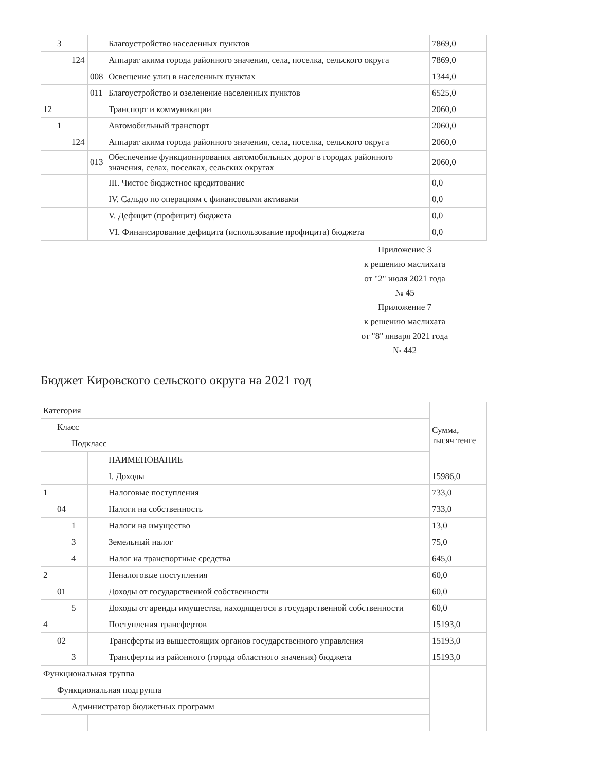| | 3 | | | Благоустройство населенных пунктов | 7869,0 |
| | | 124 | | Аппарат акима города районного значения, села, поселка, сельского округа | 7869,0 |
| | | | 008 | Освещение улиц в населенных пунктах | 1344,0 |
| | | | 011 | Благоустройство и озеленение населенных пунктов | 6525,0 |
| 12 | | | | Транспорт и коммуникации | 2060,0 |
| | 1 | | | Автомобильный транспорт | 2060,0 |
| | | 124 | | Аппарат акима города районного значения, села, поселка, сельского округа | 2060,0 |
| | | | 013 | Обеспечение функционирования автомобильных дорог в городах районного значения, селах, поселках, сельских округах | 2060,0 |
| | | | | III. Чистое бюджетное кредитование | 0,0 |
| | | | | IV. Сальдо по операциям с финансовыми активами | 0,0 |
| | | | | V. Дефицит (профицит) бюджета | 0,0 |
| | | | | VI. Финансирование дефицита (использование профицита) бюджета | 0,0 |
Приложение 3
к решению маслихата
от "2" июля 2021 года
№ 45
Приложение 7
к решению маслихата
от "8" января 2021 года
№ 442
Бюджет Кировского сельского округа на 2021 год
| Категория | | | | | Сумма, тысяч тенге |
| | Класс | | | | |
| | | Подкласс | | | |
| | | | | НАИМЕНОВАНИЕ | |
| | | | | I. Доходы | 15986,0 |
| 1 | | | | Налоговые поступления | 733,0 |
| | 04 | | | Налоги на собственность | 733,0 |
| | | 1 | | Налоги на имущество | 13,0 |
| | | 3 | | Земельный налог | 75,0 |
| | | 4 | | Налог на транспортные средства | 645,0 |
| 2 | | | | Неналоговые поступления | 60,0 |
| | 01 | | | Доходы от государственной собственности | 60,0 |
| | | 5 | | Доходы от аренды имущества, находящегося в государственной собственности | 60,0 |
| 4 | | | | Поступления трансфертов | 15193,0 |
| | 02 | | | Трансферты из вышестоящих органов государственного управления | 15193,0 |
| | | 3 | | Трансферты из районного (города областного значения) бюджета | 15193,0 |
| Функциональная группа | | | | | |
| | Функциональная подгруппа | | | | |
| | | Администратор бюджетных программ | | | |